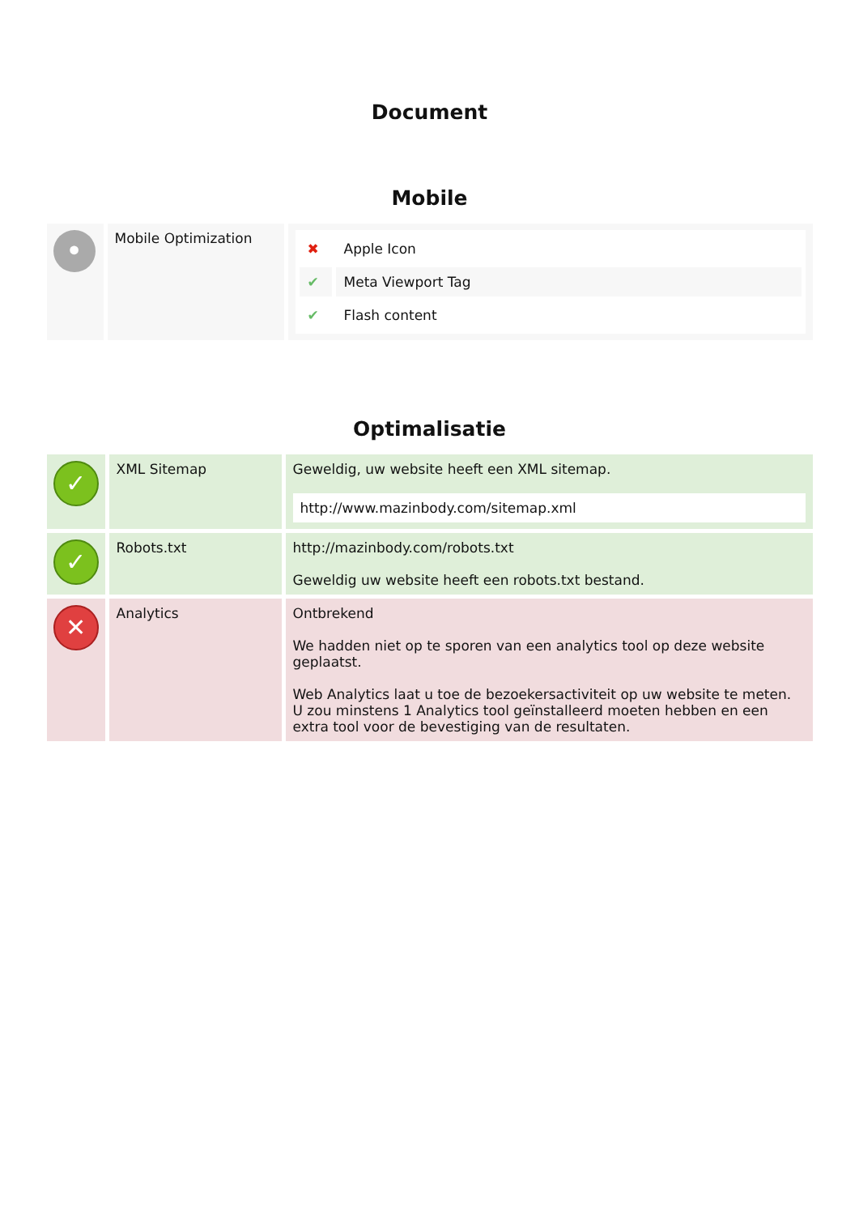Document
Mobile
| • | Mobile Optimization | / ✖ / Apple Icon / / ✔ / Meta Viewport Tag / / ✔ / Flash content / |
Optimalisatie
| ✓ | XML Sitemap | Geweldig, uw website heeft een XML sitemap. http://www.mazinbody.com/sitemap.xml |
| ✓ | Robots.txt | http://mazinbody.com/robots.txt Geweldig uw website heeft een robots.txt bestand. |
| ✕ | Analytics | Ontbrekend We hadden niet op te sporen van een analytics tool op deze website geplaatst. Web Analytics laat u toe de bezoekersactiviteit op uw website te meten. U zou minstens 1 Analytics tool geïnstalleerd moeten hebben en een extra tool voor de bevestiging van de resultaten. |